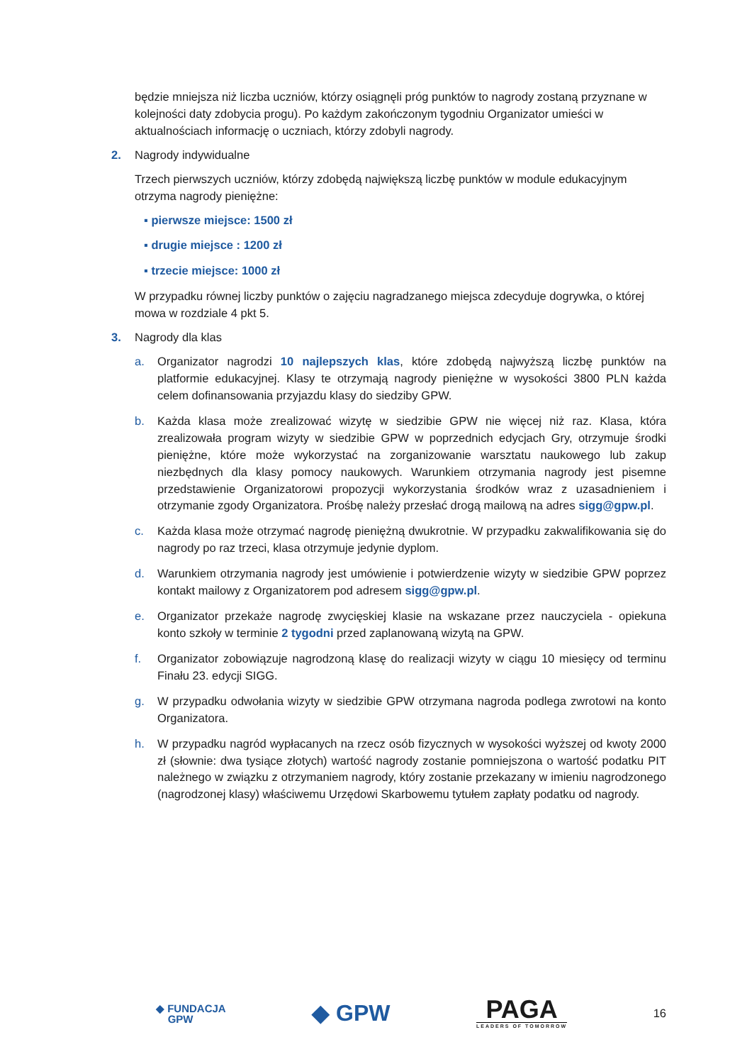będzie mniejsza niż liczba uczniów, którzy osiągnęli próg punktów to nagrody zostaną przyznane w kolejności daty zdobycia progu). Po każdym zakończonym tygodniu Organizator umieści w aktualnościach informację o uczniach, którzy zdobyli nagrody.
2. Nagrody indywidualne
Trzech pierwszych uczniów, którzy zdobędą największą liczbę punktów w module edukacyjnym otrzyma nagrody pieniężne:
▪ pierwsze miejsce: 1500 zł
▪ drugie miejsce : 1200 zł
▪ trzecie miejsce: 1000 zł
W przypadku równej liczby punktów o zajęciu nagradzanego miejsca zdecyduje dogrywka, o której mowa w rozdziale 4 pkt 5.
3. Nagrody dla klas
a. Organizator nagrodzi 10 najlepszych klas, które zdobędą najwyższą liczbę punktów na platformie edukacyjnej. Klasy te otrzymają nagrody pieniężne w wysokości 3800 PLN każda celem dofinansowania przyjazdu klasy do siedziby GPW.
b. Każda klasa może zrealizować wizytę w siedzibie GPW nie więcej niż raz. Klasa, która zrealizowała program wizyty w siedzibie GPW w poprzednich edycjach Gry, otrzymuje środki pieniężne, które może wykorzystać na zorganizowanie warsztatu naukowego lub zakup niezbędnych dla klasy pomocy naukowych. Warunkiem otrzymania nagrody jest pisemne przedstawienie Organizatorowi propozycji wykorzystania środków wraz z uzasadnieniem i otrzymanie zgody Organizatora. Prośbę należy przesłać drogą mailową na adres sigg@gpw.pl.
c. Każda klasa może otrzymać nagrodę pieniężną dwukrotnie. W przypadku zakwalifikowania się do nagrody po raz trzeci, klasa otrzymuje jedynie dyplom.
d. Warunkiem otrzymania nagrody jest umówienie i potwierdzenie wizyty w siedzibie GPW poprzez kontakt mailowy z Organizatorem pod adresem sigg@gpw.pl.
e. Organizator przekaże nagrodę zwycięskiej klasie na wskazane przez nauczyciela - opiekuna konto szkoły w terminie 2 tygodni przed zaplanowaną wizytą na GPW.
f. Organizator zobowiązuje nagrodzoną klasę do realizacji wizyty w ciągu 10 miesięcy od terminu Finału 23. edycji SIGG.
g. W przypadku odwołania wizyty w siedzibie GPW otrzymana nagroda podlega zwrotowi na konto Organizatora.
h. W przypadku nagród wypłacanych na rzecz osób fizycznych w wysokości wyższej od kwoty 2000 zł (słownie: dwa tysiące złotych) wartość nagrody zostanie pomniejszona o wartość podatku PIT należnego w związku z otrzymaniem nagrody, który zostanie przekazany w imieniu nagrodzonego (nagrodzonej klasy) właściwemu Urzędowi Skarbowemu tytułem zapłaty podatku od nagrody.
◆ FUNDACJA
GPW
◆ GPW
PAGA
LEADERS OF TOMORROW
16